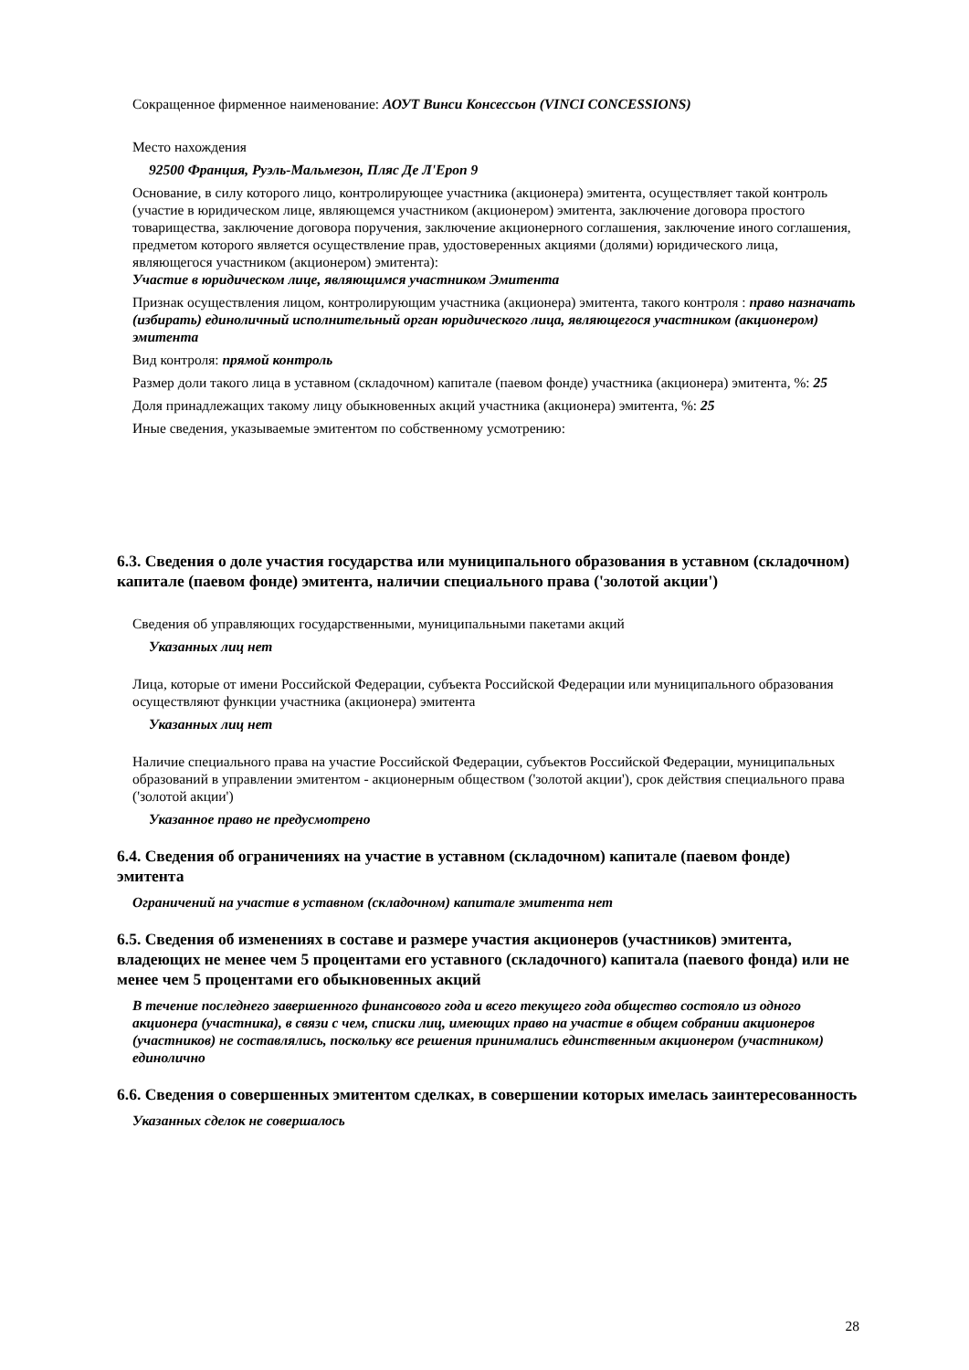Сокращенное фирменное наименование: АОУТ Винси Консессьон (VINCI CONCESSIONS)
Место нахождения
92500 Франция, Руэль-Мальмезон, Пляс Де Л'Ероп 9
Основание, в силу которого лицо, контролирующее участника (акционера) эмитента, осуществляет такой контроль (участие в юридическом лице, являющемся участником (акционером) эмитента, заключение договора простого товарищества, заключение договора поручения, заключение акционерного соглашения, заключение иного соглашения, предметом которого является осуществление прав, удостоверенных акциями (долями) юридического лица, являющегося участником (акционером) эмитента):
Участие в юридическом лице, являющимся участником Эмитента
Признак осуществления лицом, контролирующим участника (акционера) эмитента, такого контроля : право назначать (избирать) единоличный исполнительный орган юридического лица, являющегося участником (акционером) эмитента
Вид контроля: прямой контроль
Размер доли такого лица в уставном (складочном) капитале (паевом фонде) участника (акционера) эмитента, %: 25
Доля принадлежащих такому лицу обыкновенных акций участника (акционера) эмитента, %: 25
Иные сведения, указываемые эмитентом по собственному усмотрению:
6.3. Сведения о доле участия государства или муниципального образования в уставном (складочном) капитале (паевом фонде) эмитента, наличии специального права ('золотой акции')
Сведения об управляющих государственными, муниципальными пакетами акций
Указанных лиц нет
Лица, которые от имени Российской Федерации, субъекта Российской Федерации или муниципального образования осуществляют функции участника (акционера) эмитента
Указанных лиц нет
Наличие специального права на участие Российской Федерации, субъектов Российской Федерации, муниципальных образований в управлении эмитентом - акционерным обществом ('золотой акции'), срок действия специального права ('золотой акции')
Указанное право не предусмотрено
6.4. Сведения об ограничениях на участие в уставном (складочном) капитале (паевом фонде) эмитента
Ограничений на участие в уставном (складочном) капитале эмитента нет
6.5. Сведения об изменениях в составе и размере участия акционеров (участников) эмитента, владеющих не менее чем 5 процентами его уставного (складочного) капитала (паевого фонда) или не менее чем 5 процентами его обыкновенных акций
В течение последнего завершенного финансового года и всего текущего года общество состояло из одного акционера (участника), в связи с чем, списки лиц, имеющих право на участие в общем собрании акционеров (участников) не составлялись, поскольку все решения принимались единственным акционером (участником) единолично
6.6. Сведения о совершенных эмитентом сделках, в совершении которых имелась заинтересованность
Указанных сделок не совершалось
28